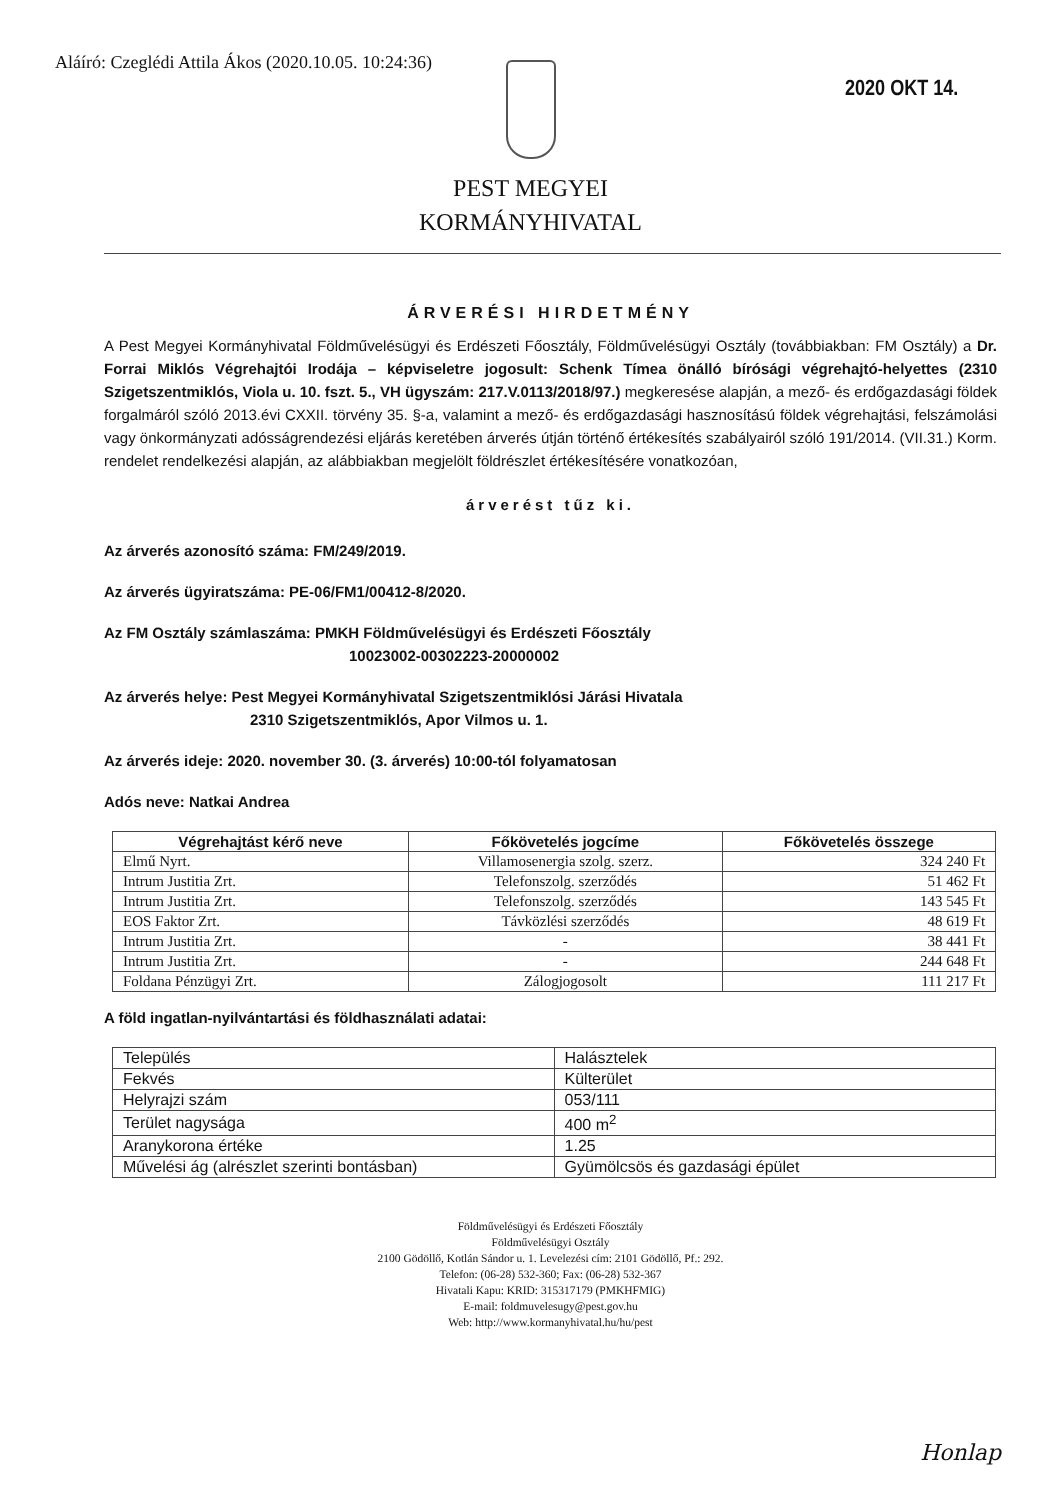Aláíró: Czeglédi Attila Ákos (2020.10.05. 10:24:36)
2020 OKT 14.
PEST MEGYEI
KORMÁNYHIVATAL
ÁRVERÉSI HIRDETMÉNY
A Pest Megyei Kormányhivatal Földművelésügyi és Erdészeti Főosztály, Földművelésügyi Osztály (továbbiakban: FM Osztály) a Dr. Forrai Miklós Végrehajtói Irodája – képviseletre jogosult: Schenk Tímea önálló bírósági végrehajtó-helyettes (2310 Szigetszentmiklós, Viola u. 10. fszt. 5., VH ügyszám: 217.V.0113/2018/97.) megkeresése alapján, a mező- és erdőgazdasági földek forgalmáról szóló 2013.évi CXXII. törvény 35. §-a, valamint a mező- és erdőgazdasági hasznosítású földek végrehajtási, felszámolási vagy önkormányzati adósságrendezési eljárás keretében árverés útján történő értékesítés szabályairól szóló 191/2014. (VII.31.) Korm. rendelet rendelkezési alapján, az alábbiakban megjelölt földrészlet értékesítésére vonatkozóan,
árverést tűz ki.
Az árverés azonosító száma: FM/249/2019.
Az árverés ügyiratszáma: PE-06/FM1/00412-8/2020.
Az FM Osztály számlaszáma: PMKH Földművelésügyi és Erdészeti Főosztály
10023002-00302223-20000002
Az árverés helye: Pest Megyei Kormányhivatal Szigetszentmiklósi Járási Hivatala
2310 Szigetszentmiklós, Apor Vilmos u. 1.
Az árverés ideje: 2020. november 30. (3. árverés) 10:00-tól folyamatosan
Adós neve: Natkai Andrea
| Végrehajtást kérő neve | Főkövetelés jogcíme | Főkövetelés összege |
| --- | --- | --- |
| Elmű Nyrt. | Villamosenergia szolg. szerz. | 324 240 Ft |
| Intrum Justitia Zrt. | Telefonszolg. szerződés | 51 462 Ft |
| Intrum Justitia Zrt. | Telefonszolg. szerződés | 143 545 Ft |
| EOS Faktor Zrt. | Távközlési szerződés | 48 619 Ft |
| Intrum Justitia Zrt. | - | 38 441 Ft |
| Intrum Justitia Zrt. | - | 244 648 Ft |
| Foldana Pénzügyi Zrt. | Zálogjogosolt | 111 217 Ft |
A föld ingatlan-nyilvántartási és földhasználati adatai:
| Település | Halásztelek |
| Fekvés | Külterület |
| Helyrajzi szám | 053/111 |
| Terület nagysága | 400 m<sup>2</sup> |
| Aranykorona értéke | 1.25 |
| Művelési ág (alrészlet szerinti bontásban) | Gyümölcsös és gazdasági épület |
Földművelésügyi és Erdészeti Főosztály
Földművelésügyi Osztály
2100 Gödöllő, Kotlán Sándor u. 1. Levelezési cím: 2101 Gödöllő, Pf.: 292.
Telefon: (06-28) 532-360; Fax: (06-28) 532-367
Hivatali Kapu: KRID: 315317179 (PMKHFMIG)
E-mail: foldmuvelesugy@pest.gov.hu
Web: http://www.kormanyhivatal.hu/hu/pest
Honlap